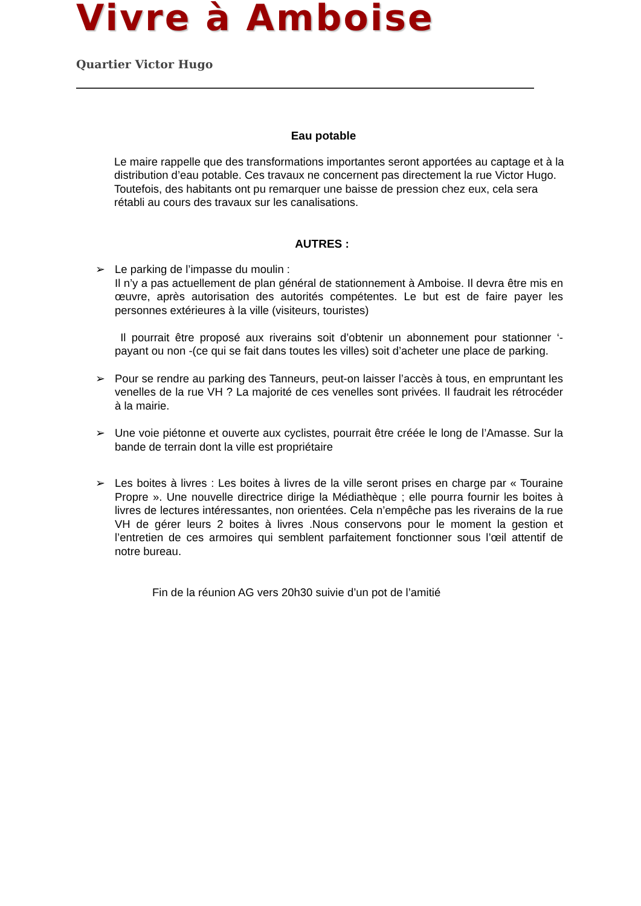Vivre à Amboise
Quartier Victor Hugo
Eau potable
Le maire rappelle que des transformations importantes seront apportées au captage et à la distribution d’eau potable. Ces travaux ne concernent pas directement la rue Victor Hugo. Toutefois, des habitants ont pu remarquer une baisse de pression chez eux, cela sera rétabli au cours des travaux sur les canalisations.
AUTRES :
➢ Le parking de l’impasse du moulin :
Il n’y a pas actuellement de plan général de stationnement à Amboise. Il devra être mis en œuvre, après autorisation des autorités compétentes. Le but est de faire payer les personnes extérieures à la ville (visiteurs, touristes)
Il pourrait être proposé aux riverains soit d’obtenir un abonnement pour stationner ‘- payant ou non -(ce qui se fait dans toutes les villes) soit d’acheter une place de parking.
➢ Pour se rendre au parking des Tanneurs, peut-on laisser l’accès à tous, en empruntant les venelles de la rue VH ? La majorité de ces venelles sont privées. Il faudrait les rétrocéder à la mairie.
➢ Une voie piétonne et ouverte aux cyclistes, pourrait être créée le long de l’Amasse. Sur la bande de terrain dont la ville est propriétaire
➢ Les boites à livres : Les boites à livres de la ville seront prises en charge par « Touraine Propre ». Une nouvelle directrice dirige la Médiathèque ; elle pourra fournir les boites à livres de lectures intéressantes, non orientées. Cela n’empêche pas les riverains de la rue VH de gérer leurs 2 boites à livres .Nous conservons pour le moment la gestion et l’entretien de ces armoires qui semblent parfaitement fonctionner sous l’œil attentif de notre bureau.
Fin de la réunion AG vers 20h30 suivie d’un pot de l’amitié